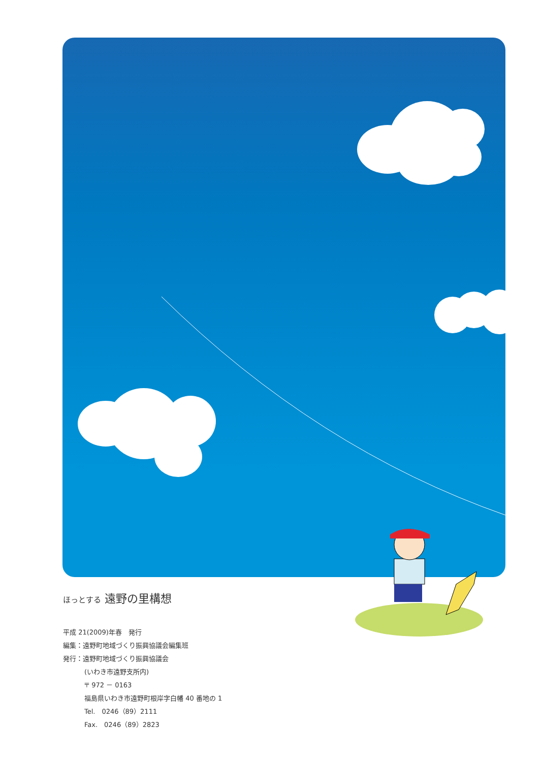ほっとする 遠野の里構想
平成 21(2009)年春　発行
編集：遠野町地域づくり振興協議会編集班
発行：遠野町地域づくり振興協議会
(いわき市遠野支所内)
〒 972 － 0163
福島県いわき市遠野町根岸字白幡 40 番地の 1
Tel.　0246（89）2111
Fax.　0246（89）2823